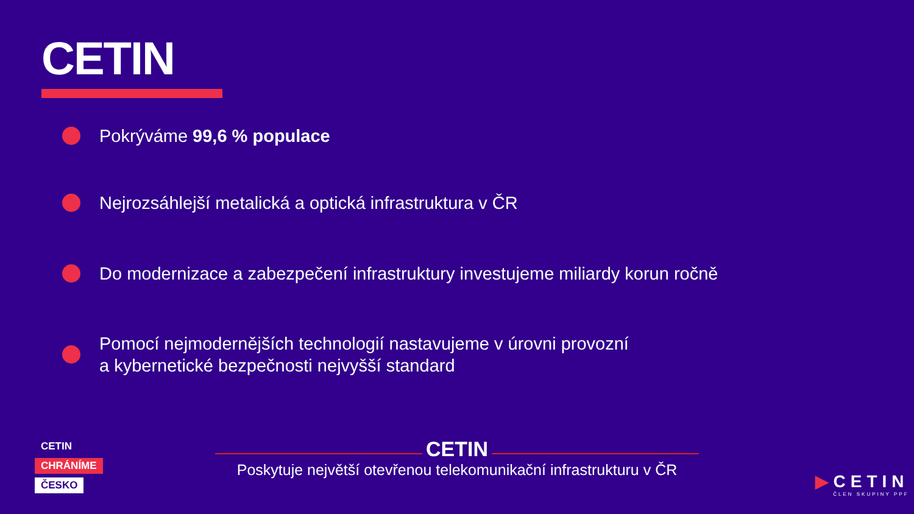CETIN
Pokrýváme 99,6 % populace
Nejrozsáhlejší metalická a optická infrastruktura v ČR
Do modernizace a zabezpečení infrastruktury investujeme miliardy korun ročně
Pomocí nejmodernějších technologií nastavujeme v úrovni provozní
a kybernetické bezpečnosti nejvyšší standard
CETIN
CHRÁNÍME
ČESKO
CETIN
Poskytuje největší otevřenou telekomunikační infrastrukturu v ČR
▶CETIN
ČLEN SKUPINY PPF